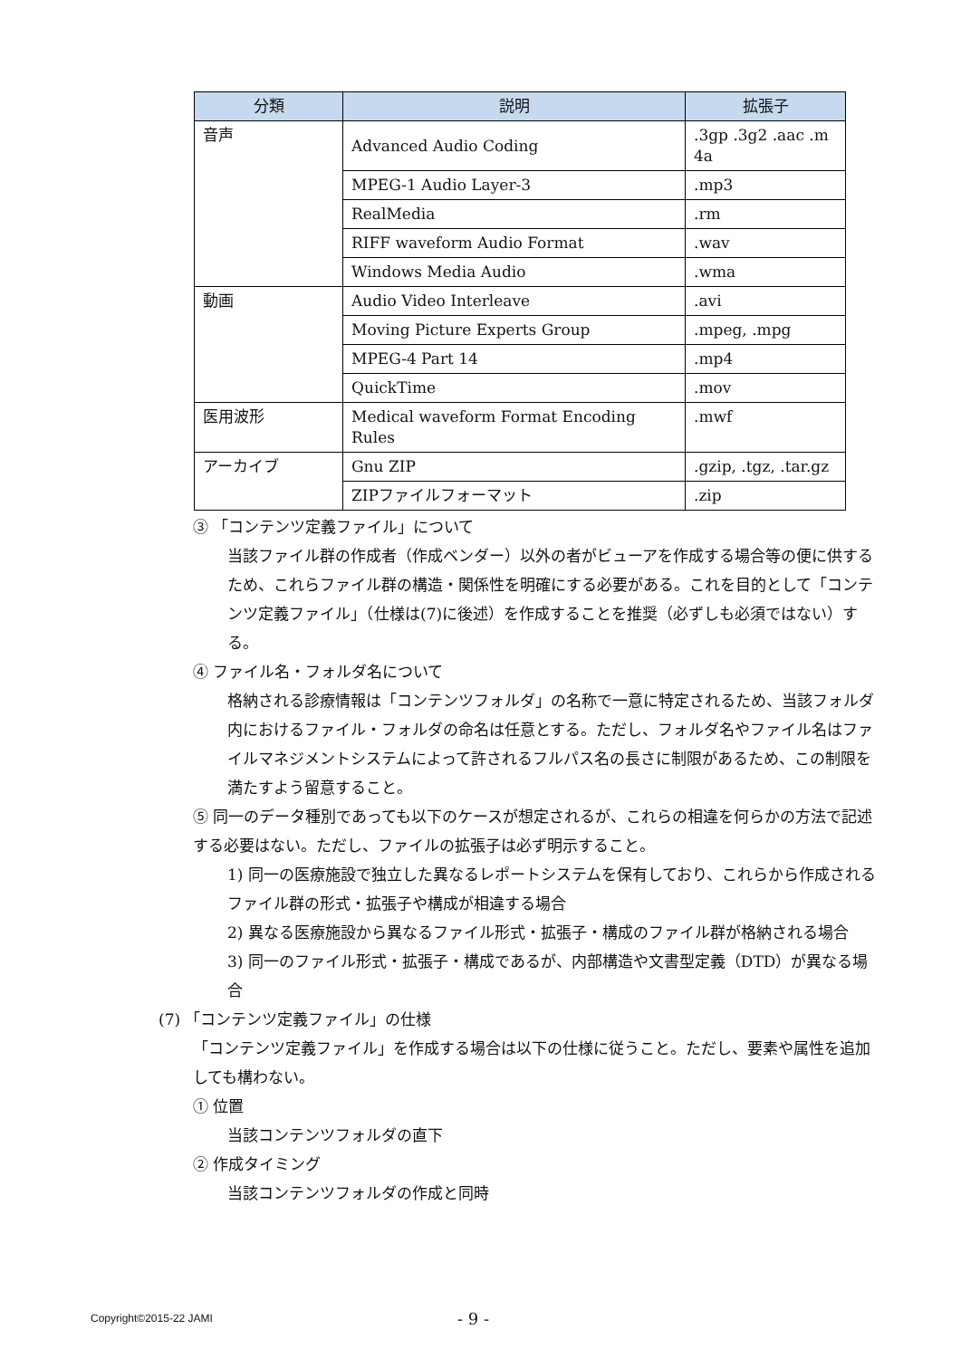| 分類 | 説明 | 拡張子 |
| --- | --- | --- |
| 音声 | Advanced Audio Coding | .3gp .3g2 .aac .m 4a |
| | MPEG-1 Audio Layer-3 | .mp3 |
| | RealMedia | .rm |
| | RIFF waveform Audio Format | .wav |
| | Windows Media Audio | .wma |
| 動画 | Audio Video Interleave | .avi |
| | Moving Picture Experts Group | .mpeg, .mpg |
| | MPEG-4 Part 14 | .mp4 |
| | QuickTime | .mov |
| 医用波形 | Medical waveform Format Encoding Rules | .mwf |
| アーカイブ | Gnu ZIP | .gzip, .tgz, .tar.gz |
| | ZIPファイルフォーマット | .zip |
③ 「コンテンツ定義ファイル」について
当該ファイル群の作成者（作成ベンダー）以外の者がビューアを作成する場合等の便に供するため、これらファイル群の構造・関係性を明確にする必要がある。これを目的として「コンテンツ定義ファイル」（仕様は(7)に後述）を作成することを推奨（必ずしも必須ではない）する。
④ ファイル名・フォルダ名について
格納される診療情報は「コンテンツフォルダ」の名称で一意に特定されるため、当該フォルダ内におけるファイル・フォルダの命名は任意とする。ただし、フォルダ名やファイル名はファイルマネジメントシステムによって許されるフルパス名の長さに制限があるため、この制限を満たすよう留意すること。
⑤ 同一のデータ種別であっても以下のケースが想定されるが、これらの相違を何らかの方法で記述する必要はない。ただし、ファイルの拡張子は必ず明示すること。
1) 同一の医療施設で独立した異なるレポートシステムを保有しており、これらから作成されるファイル群の形式・拡張子や構成が相違する場合
2) 異なる医療施設から異なるファイル形式・拡張子・構成のファイル群が格納される場合
3) 同一のファイル形式・拡張子・構成であるが、内部構造や文書型定義（DTD）が異なる場合
(7) 「コンテンツ定義ファイル」の仕様
「コンテンツ定義ファイル」を作成する場合は以下の仕様に従うこと。ただし、要素や属性を追加しても構わない。
① 位置
当該コンテンツフォルダの直下
② 作成タイミング
当該コンテンツフォルダの作成と同時
Copyright©2015-22 JAMI - 9 -